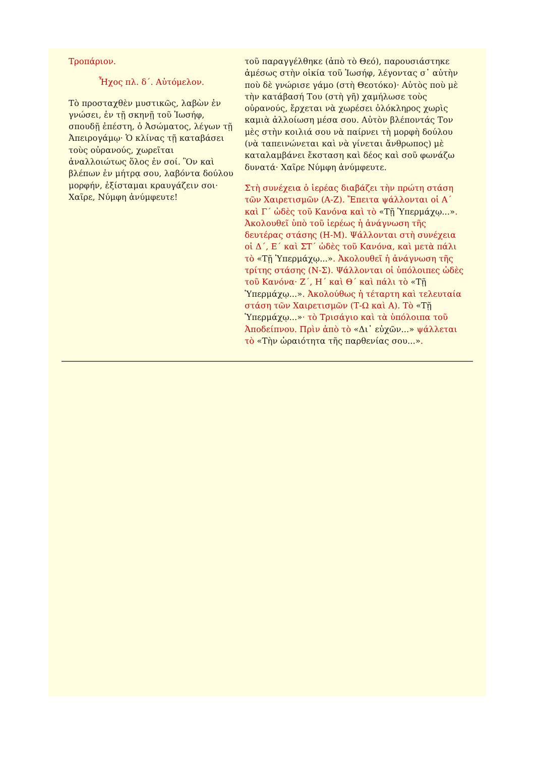Τροπάριον.
Ἦχος πλ. δ΄. Αὐτόμελον.
Τὸ προσταχθὲν μυστικῶς, λαβὼν ἐν γνώσει, ἐν τῇ σκηνῇ τοῦ Ἰωσήφ, σπουδῇ ἐπέστη, ὁ Ἀσώματος, λέγων τῇ Ἀπειρογάμῳ· Ὁ κλίνας τῇ καταβάσει τοὺς οὐρανούς, χωρεῖται ἀναλλοιώτως ὅλος ἐν σοί. Ὃν καὶ βλέπων ἐν μήτρᾳ σου, λαβόντα δούλου μορφήν, ἐξίσταμαι κραυγάζειν σοι· Χαῖρε, Νύμφη ἀνύμφευτε!
τοῦ παραγγέλθηκε (ἀπὸ τὸ Θεό), παρουσιάστηκε ἀμέσως στὴν οἰκία τοῦ Ἰωσήφ, λέγοντας σ᾽ αὐτὴν ποὺ δὲ γνώρισε γάμο (στὴ Θεοτόκο)· Αὐτὸς ποὺ μὲ τὴν κατάβασή Του (στὴ γῆ) χαμήλωσε τοὺς οὐρανούς, ἔρχεται νὰ χωρέσει ὁλόκληρος χωρὶς καμιὰ ἀλλοίωση μέσα σου. Αὐτὸν βλέποντάς Τον μὲς στὴν κοιλιά σου νὰ παίρνει τὴ μορφὴ δούλου (νὰ ταπεινώνεται καὶ νὰ γίνεται ἄνθρωπος) μὲ καταλαμβάνει ἔκσταση καὶ δέος καὶ σοῦ φωνάζω δυνατά· Χαῖρε Νύμφη ἀνύμφευτε.
Στὴ συνέχεια ὁ ἱερέας διαβάζει τὴν πρώτη στάση τῶν Χαιρετισμῶν (Α-Ζ). Ἔπειτα ψάλλονται οἱ Α΄ καὶ Γ΄ ὠδὲς τοῦ Κανόνα καὶ τὸ «Τῇ Ὑπερμάχῳ...». Ἀκολουθεῖ ὑπὸ τοῦ ἱερέως ἡ ἀνάγνωση τῆς δευτέρας στάσης (Η-Μ). Ψάλλονται στὴ συνέχεια οἱ Δ΄, Ε΄ καὶ ΣΤ΄ ὠδὲς τοῦ Κανόνα, καὶ μετὰ πάλι τὸ «Τῇ Ὑπερμάχῳ...». Ἀκολουθεῖ ἡ ἀνάγνωση τῆς τρίτης στάσης (Ν-Σ). Ψάλλονται οἱ ὑπόλοιπες ὠδὲς τοῦ Κανόνα· Ζ΄, Η΄ καὶ Θ΄ καὶ πάλι τὸ «Τῇ Ὑπερμάχῳ...». Ἀκολούθως ἡ τέταρτη καὶ τελευταία στάση τῶν Χαιρετισμῶν (Τ-Ω καὶ Α). Τὸ «Τῇ Ὑπερμάχῳ...»· τὸ Τρισάγιο καὶ τὰ ὑπόλοιπα τοῦ Ἀποδείπνου. Πρὶν ἀπὸ τὸ «Δι᾽ εὐχῶν...» ψάλλεται τὸ «Τὴν ὡραιότητα τῆς παρθενίας σου...».